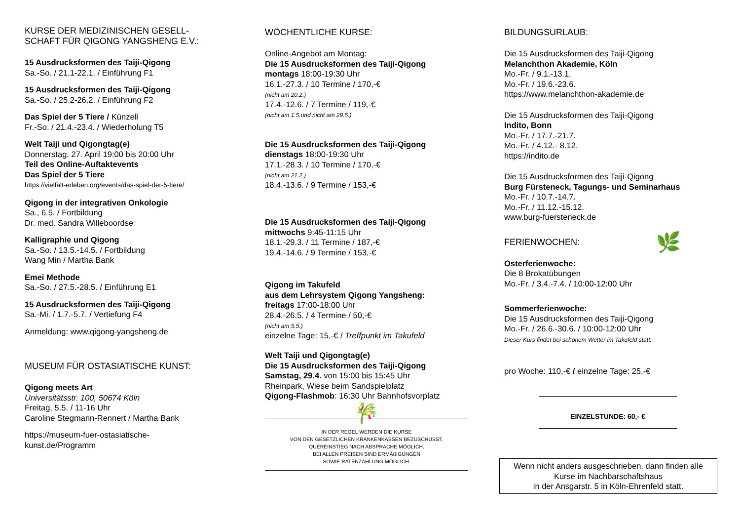KURSE DER MEDIZINISCHEN GESELL-
SCHAFT FÜR QIGONG YANGSHENG E.V.:
15 Ausdrucksformen des Taiji-Qigong
Sa.-So. / 21.1-22.1. / Einführung F1
15 Ausdrucksformen des Taiji-Qigong
Sa.-So. / 25.2-26.2. / Einführung F2
Das Spiel der 5 Tiere / Künzell
Fr.-So. / 21.4.-23.4. / Wiederholung T5
Welt Taiji und Qigongtag(e)
Donnerstag, 27. April 19:00 bis 20:00 Uhr
Teil des Online-Auftaktevents
Das Spiel der 5 Tiere
https://vielfalt-erleben.org/events/das-spiel-der-5-tiere/
Qigong in der integrativen Onkologie
Sa., 6.5. / Fortbildung
Dr. med. Sandra Willeboordse
Kalligraphie und Qigong
Sa.-So. / 13.5.-14.5. / Fortbildung
Wang Min / Martha Bank
Emei Methode
Sa.-So. / 27.5.-28.5. / Einführung E1
15 Ausdrucksformen des Taiji-Qigong
Sa.-Mi. / 1.7.-5.7. / Vertiefung F4
Anmeldung: www.qigong-yangsheng.de
MUSEUM FÜR OSTASIATISCHE KUNST:
Qigong meets Art
Universitätsstr. 100, 50674 Köln
Freitag, 5.5. / 11-16 Uhr
Caroline Stegmann-Rennert / Martha Bank
https://museum-fuer-ostasiatische-
kunst.de/Programm
WÖCHENTLICHE KURSE:
Online-Angebot am Montag:
Die 15 Ausdrucksformen des Taiji-Qigong
montags 18:00-19:30 Uhr
16.1.-27.3. / 10 Termine / 170,-€
(nicht am 20.2.)
17.4.-12.6. / 7 Termine / 119,-€
(nicht am 1.5.und nicht am 29.5.)
Die 15 Ausdrucksformen des Taiji-Qigong
dienstags 18:00-19:30 Uhr
17.1.-28.3. / 10 Termine / 170,-€
(nicht am 21.2.)
18.4.-13.6. / 9 Termine / 153,-€
Die 15 Ausdrucksformen des Taiji-Qigong
mittwochs 9:45-11:15 Uhr
18.1.-29.3. / 11 Termine / 187,-€
19.4.-14.6. / 9 Termine / 153,-€
Qigong im Takufeld
aus dem Lehrsystem Qigong Yangsheng:
freitags 17:00-18:00 Uhr
28.4.-26.5. / 4 Termine / 50,-€
(nicht am 5.5.)
einzelne Tage: 15,-€ / Treffpunkt im Takufeld
Welt Taiji und Qigongtag(e)
Die 15 Ausdrucksformen des Taiji-Qigong
Samstag, 29.4. von 15:00 bis 15:45 Uhr
Rheinpark, Wiese beim Sandspielplatz
Qigong-Flashmob: 16:30 Uhr Bahnhofsvorplatz
🎋
IN DER REGEL WERDEN DIE KURSE
VON DEN GESETZLICHEN KRANKENKASSEN BEZUSCHUSST.
QUEREINSTIEG NACH ABSPRACHE MÖGLICH.
BEI ALLEN PREISEN SIND ERMÄßIGUNGEN
SOWIE RATENZAHLUNG MÖGLICH.
BILDUNGSURLAUB:
Die 15 Ausdrucksformen des Taiji-Qigong
Melanchthon Akademie, Köln
Mo.-Fr. / 9.1.-13.1.
Mo.-Fr. / 19.6.-23.6.
https://www.melanchthon-akademie.de
Die 15 Ausdrucksformen des Taiji-Qigong
Indito, Bonn
Mo.-Fr. / 17.7.-21.7.
Mo.-Fr. / 4.12.- 8.12.
https://indito.de
Die 15 Ausdrucksformen des Taiji-Qigong
Burg Fürsteneck, Tagungs- und Seminarhaus
Mo.-Fr. / 10.7.-14.7.
Mo.-Fr. / 11.12.-15.12.
www.burg-fuersteneck.de
FERIENWOCHEN: 🌿
Osterferienwoche:
Die 8 Brokatübungen
Mo.-Fr. / 3.4.-7.4. / 10:00-12:00 Uhr
Sommerferienwoche:
Die 15 Ausdrucksformen des Taiji-Qigong
Mo.-Fr. / 26.6.-30.6. / 10:00-12:00 Uhr
Dieser Kurs findet bei schönem Wetter im Takufeld statt.
pro Woche: 110,-€ / einzelne Tage: 25,-€
EINZELSTUNDE: 60,- €
Wenn nicht anders ausgeschrieben, dann finden alle
Kurse im Nachbarschaftshaus
in der Ansgarstr. 5 in Köln-Ehrenfeld statt.